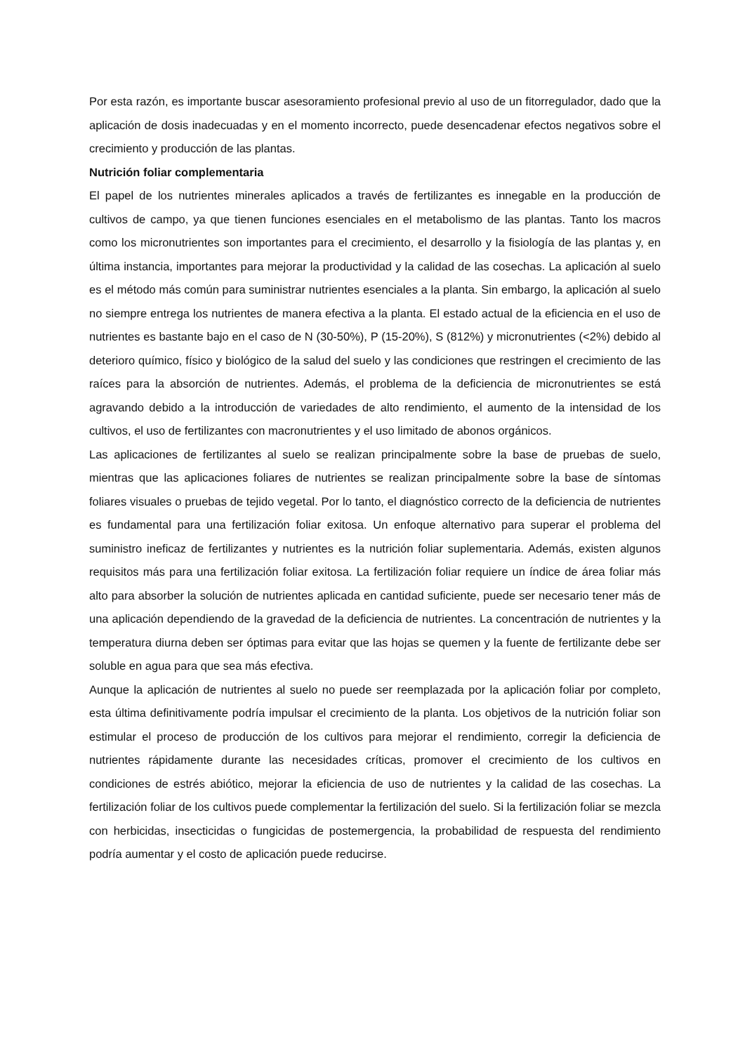Por esta razón, es importante buscar asesoramiento profesional previo al uso de un fitorregulador, dado que la aplicación de dosis inadecuadas y en el momento incorrecto, puede desencadenar efectos negativos sobre el crecimiento y producción de las plantas.
Nutrición foliar complementaria
El papel de los nutrientes minerales aplicados a través de fertilizantes es innegable en la producción de cultivos de campo, ya que tienen funciones esenciales en el metabolismo de las plantas. Tanto los macros como los micronutrientes son importantes para el crecimiento, el desarrollo y la fisiología de las plantas y, en última instancia, importantes para mejorar la productividad y la calidad de las cosechas. La aplicación al suelo es el método más común para suministrar nutrientes esenciales a la planta. Sin embargo, la aplicación al suelo no siempre entrega los nutrientes de manera efectiva a la planta. El estado actual de la eficiencia en el uso de nutrientes es bastante bajo en el caso de N (30-50%), P (15-20%), S (812%) y micronutrientes (<2%) debido al deterioro químico, físico y biológico de la salud del suelo y las condiciones que restringen el crecimiento de las raíces para la absorción de nutrientes. Además, el problema de la deficiencia de micronutrientes se está agravando debido a la introducción de variedades de alto rendimiento, el aumento de la intensidad de los cultivos, el uso de fertilizantes con macronutrientes y el uso limitado de abonos orgánicos.
Las aplicaciones de fertilizantes al suelo se realizan principalmente sobre la base de pruebas de suelo, mientras que las aplicaciones foliares de nutrientes se realizan principalmente sobre la base de síntomas foliares visuales o pruebas de tejido vegetal. Por lo tanto, el diagnóstico correcto de la deficiencia de nutrientes es fundamental para una fertilización foliar exitosa. Un enfoque alternativo para superar el problema del suministro ineficaz de fertilizantes y nutrientes es la nutrición foliar suplementaria. Además, existen algunos requisitos más para una fertilización foliar exitosa. La fertilización foliar requiere un índice de área foliar más alto para absorber la solución de nutrientes aplicada en cantidad suficiente, puede ser necesario tener más de una aplicación dependiendo de la gravedad de la deficiencia de nutrientes. La concentración de nutrientes y la temperatura diurna deben ser óptimas para evitar que las hojas se quemen y la fuente de fertilizante debe ser soluble en agua para que sea más efectiva.
Aunque la aplicación de nutrientes al suelo no puede ser reemplazada por la aplicación foliar por completo, esta última definitivamente podría impulsar el crecimiento de la planta. Los objetivos de la nutrición foliar son estimular el proceso de producción de los cultivos para mejorar el rendimiento, corregir la deficiencia de nutrientes rápidamente durante las necesidades críticas, promover el crecimiento de los cultivos en condiciones de estrés abiótico, mejorar la eficiencia de uso de nutrientes y la calidad de las cosechas. La fertilización foliar de los cultivos puede complementar la fertilización del suelo. Si la fertilización foliar se mezcla con herbicidas, insecticidas o fungicidas de postemergencia, la probabilidad de respuesta del rendimiento podría aumentar y el costo de aplicación puede reducirse.